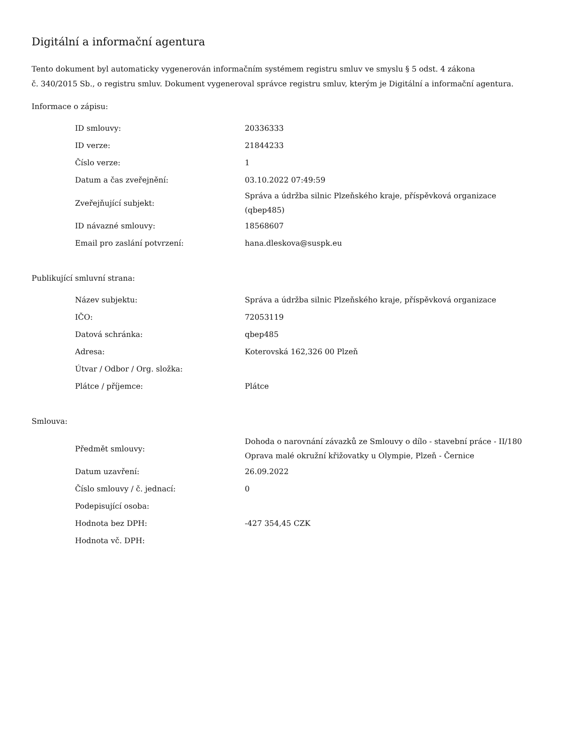Digitální a informační agentura
Tento dokument byl automaticky vygenerován informačním systémem registru smluv ve smyslu § 5 odst. 4 zákona
č. 340/2015 Sb., o registru smluv. Dokument vygeneroval správce registru smluv, kterým je Digitální a informační agentura.
Informace o zápisu:
| ID smlouvy: | 20336333 |
| ID verze: | 21844233 |
| Číslo verze: | 1 |
| Datum a čas zveřejnění: | 03.10.2022 07:49:59 |
| Zveřejňující subjekt: | Správa a údržba silnic Plzeňského kraje, příspěvková organizace (qbep485) |
| ID návazné smlouvy: | 18568607 |
| Email pro zaslání potvrzení: | hana.dleskova@suspk.eu |
Publikující smluvní strana:
| Název subjektu: | Správa a údržba silnic Plzeňského kraje, příspěvková organizace |
| IČO: | 72053119 |
| Datová schránka: | qbep485 |
| Adresa: | Koterovská 162,326 00 Plzeň |
| Útvar / Odbor / Org. složka: | |
| Plátce / příjemce: | Plátce |
Smlouva:
| Předmět smlouvy: | Dohoda o narovnání závazků ze Smlouvy o dílo - stavební práce - II/180 Oprava malé okružní křižovatky u Olympie, Plzeň - Černice |
| Datum uzavření: | 26.09.2022 |
| Číslo smlouvy / č. jednací: | 0 |
| Podepisující osoba: | |
| Hodnota bez DPH: | -427 354,45 CZK |
| Hodnota vč. DPH: | |